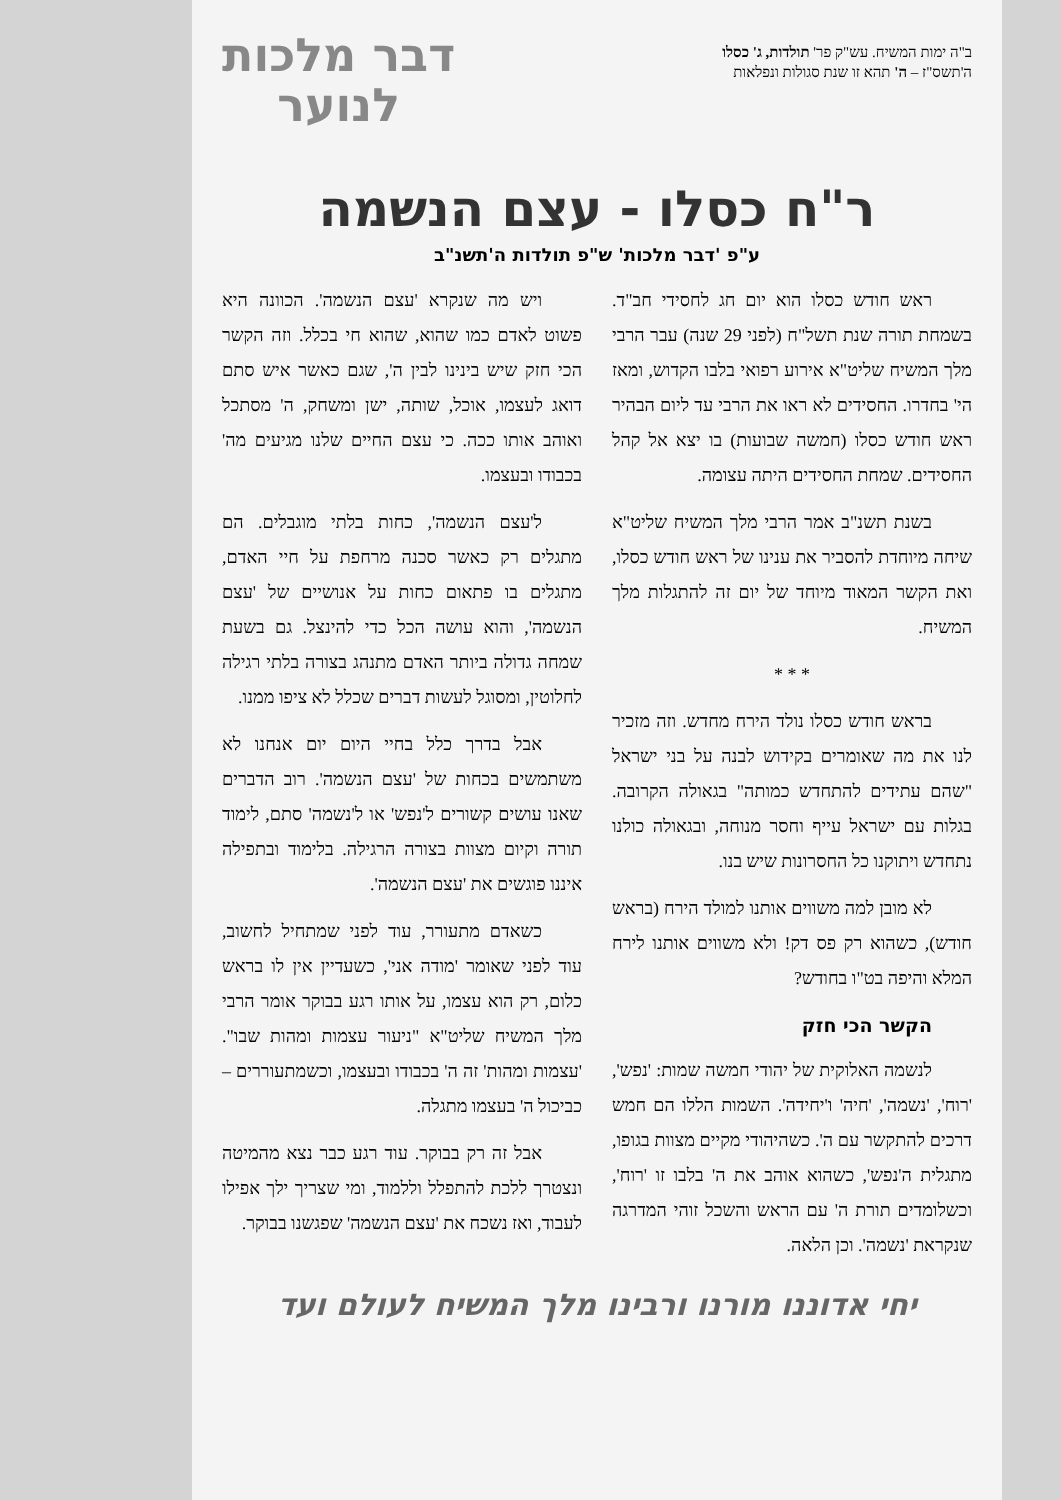ב"ה ימות המשיח. עש"ק פר' תולדות, ג' כסלו
ה'תשס"ז – ה' תהא זו שנת סגולות ונפלאות
דבר מלכות
לנוער
ר"ח כסלו - עצם הנשמה
ע"פ 'דבר מלכות' ש"פ תולדות ה'תשנ"ב
ראש חודש כסלו הוא יום חג לחסידי חב"ד. בשמחת תורה שנת תשל"ח (לפני 29 שנה) עבר הרבי מלך המשיח שליט"א אירוע רפואי בלבו הקדוש, ומאז הי' בחדרו. החסידים לא ראו את הרבי עד ליום הבהיר ראש חודש כסלו (חמשה שבועות) בו יצא אל קהל החסידים. שמחת החסידים היתה עצומה.
בשנת תשנ"ב אמר הרבי מלך המשיח שליט"א שיחה מיוחדת להסביר את ענינו של ראש חודש כסלו, ואת הקשר המאוד מיוחד של יום זה להתגלות מלך המשיח.
* * *
בראש חודש כסלו נולד הירח מחדש. וזה מזכיר לנו את מה שאומרים בקידוש לבנה על בני ישראל "שהם עתידים להתחדש כמותה" בגאולה הקרובה. בגלות עם ישראל עייף וחסר מנוחה, ובגאולה כולנו נתחדש ויתוקנו כל החסרונות שיש בנו.
לא מובן למה משווים אותנו למולד הירח (בראש חודש), כשהוא רק פס דק! ולא משווים אותנו לירח המלא והיפה בט"ו בחודש?
הקשר הכי חזק
לנשמה האלוקית של יהודי חמשה שמות: 'נפש', 'רוח', 'נשמה', 'חיה' ו'יחידה'. השמות הללו הם חמש דרכים להתקשר עם ה'. כשהיהודי מקיים מצוות בגופו, מתגלית ה'נפש', כשהוא אוהב את ה' בלבו זו 'רוח', וכשלומדים תורת ה' עם הראש והשכל זוהי המדרגה שנקראת 'נשמה'. וכן הלאה.
ויש מה שנקרא 'עצם הנשמה'. הכוונה היא פשוט לאדם כמו שהוא, שהוא חי בכלל. וזה הקשר הכי חזק שיש בינינו לבין ה', שגם כאשר איש סתם דואג לעצמו, אוכל, שותה, ישן ומשחק, ה' מסתכל ואוהב אותו ככה. כי עצם החיים שלנו מגיעים מה' בכבודו ובעצמו.
ל'עצם הנשמה', כחות בלתי מוגבלים. הם מתגלים רק כאשר סכנה מרחפת על חיי האדם, מתגלים בו פתאום כחות על אנושיים של 'עצם הנשמה', והוא עושה הכל כדי להינצל. גם בשעת שמחה גדולה ביותר האדם מתנהג בצורה בלתי רגילה לחלוטין, ומסוגל לעשות דברים שכלל לא ציפו ממנו.
אבל בדרך כלל בחיי היום יום אנחנו לא משתמשים בכחות של 'עצם הנשמה'. רוב הדברים שאנו עושים קשורים ל'נפש' או ל'נשמה' סתם, לימוד תורה וקיום מצוות בצורה הרגילה. בלימוד ובתפילה איננו פוגשים את 'עצם הנשמה'.
כשאדם מתעורר, עוד לפני שמתחיל לחשוב, עוד לפני שאומר 'מודה אני', כשעדיין אין לו בראש כלום, רק הוא עצמו, על אותו רגע בבוקר אומר הרבי מלך המשיח שליט"א "ניעור עצמות ומהות שבו". 'עצמות ומהות' זה ה' בכבודו ובעצמו, וכשמתעוררים – כביכול ה' בעצמו מתגלה.
אבל זה רק בבוקר. עוד רגע כבר נצא מהמיטה ונצטרך ללכת להתפלל וללמוד, ומי שצריך ילך אפילו לעבוד, ואז נשכח את 'עצם הנשמה' שפגשנו בבוקר.
יחי אדוננו מורנו ורבינו מלך המשיח לעולם ועד